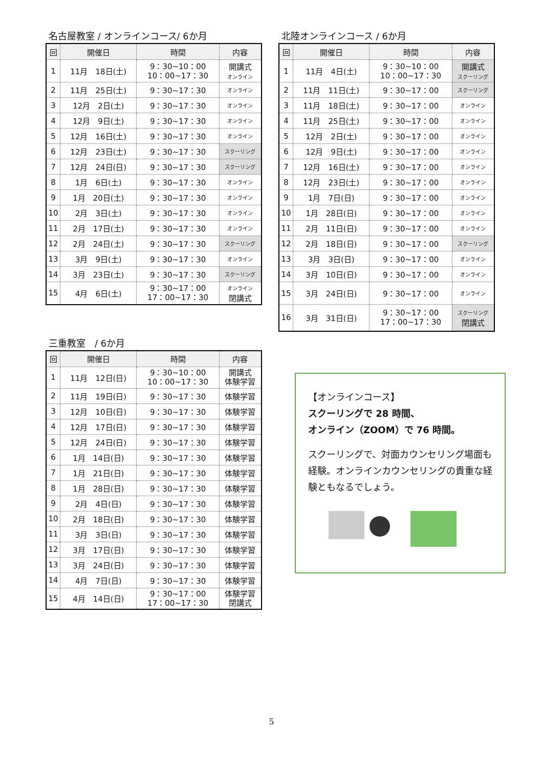名古屋教室 / オンラインコース/ 6か月
| 回 | 開催日 | 時間 | 内容 |
| --- | --- | --- | --- |
| 1 | 11月 18日(土) | 9：30~10：00 10：00~17：30 | 開講式 オンライン |
| 2 | 11月 25日(土) | 9：30~17：30 | オンライン |
| 3 | 12月 2日(土) | 9：30~17：30 | オンライン |
| 4 | 12月 9日(土) | 9：30~17：30 | オンライン |
| 5 | 12月 16日(土) | 9：30~17：30 | オンライン |
| 6 | 12月 23日(土) | 9：30~17：30 | スクーリング |
| 7 | 12月 24日(日) | 9：30~17：30 | スクーリング |
| 8 | 1月 6日(土) | 9：30~17：30 | オンライン |
| 9 | 1月 20日(土) | 9：30~17：30 | オンライン |
| 10 | 2月 3日(土) | 9：30~17：30 | オンライン |
| 11 | 2月 17日(土) | 9：30~17：30 | オンライン |
| 12 | 2月 24日(土) | 9：30~17：30 | スクーリング |
| 13 | 3月 9日(土) | 9：30~17：30 | オンライン |
| 14 | 3月 23日(土) | 9：30~17：30 | スクーリング |
| 15 | 4月 6日(土) | 9：30~17：00 17：00~17：30 | オンライン 閉講式 |
三重教室　/ 6か月
| 回 | 開催日 | 時間 | 内容 |
| --- | --- | --- | --- |
| 1 | 11月 12日(日) | 9：30~10：00 10：00~17：30 | 開講式 体験学習 |
| 2 | 11月 19日(日) | 9：30~17：30 | 体験学習 |
| 3 | 12月 10日(日) | 9：30~17：30 | 体験学習 |
| 4 | 12月 17日(日) | 9：30~17：30 | 体験学習 |
| 5 | 12月 24日(日) | 9：30~17：30 | 体験学習 |
| 6 | 1月 14日(日) | 9：30~17：30 | 体験学習 |
| 7 | 1月 21日(日) | 9：30~17：30 | 体験学習 |
| 8 | 1月 28日(日) | 9：30~17：30 | 体験学習 |
| 9 | 2月 4日(日) | 9：30~17：30 | 体験学習 |
| 10 | 2月 18日(日) | 9：30~17：30 | 体験学習 |
| 11 | 3月 3日(日) | 9：30~17：30 | 体験学習 |
| 12 | 3月 17日(日) | 9：30~17：30 | 体験学習 |
| 13 | 3月 24日(日) | 9：30~17：30 | 体験学習 |
| 14 | 4月 7日(日) | 9：30~17：30 | 体験学習 |
| 15 | 4月 14日(日) | 9：30~17：00 17：00~17：30 | 体験学習 閉講式 |
北陸オンラインコース / 6か月
| 回 | 開催日 | 時間 | 内容 |
| --- | --- | --- | --- |
| 1 | 11月 4日(土) | 9：30~10：00 10：00~17：30 | 開講式 スクーリング |
| 2 | 11月 11日(土) | 9：30~17：00 | スクーリング |
| 3 | 11月 18日(土) | 9：30~17：00 | オンライン |
| 4 | 11月 25日(土) | 9：30~17：00 | オンライン |
| 5 | 12月 2日(土) | 9：30~17：00 | オンライン |
| 6 | 12月 9日(土) | 9：30~17：00 | オンライン |
| 7 | 12月 16日(土) | 9：30~17：00 | オンライン |
| 8 | 12月 23日(土) | 9：30~17：00 | オンライン |
| 9 | 1月 7日(日) | 9：30~17：00 | オンライン |
| 10 | 1月 28日(日) | 9：30~17：00 | オンライン |
| 11 | 2月 11日(日) | 9：30~17：00 | オンライン |
| 12 | 2月 18日(日) | 9：30~17：00 | スクーリング |
| 13 | 3月 3日(日) | 9：30~17：00 | オンライン |
| 14 | 3月 10日(日) | 9：30~17：00 | オンライン |
| 15 | 3月 24日(日) | 9：30~17：00 | オンライン |
| 16 | 3月 31日(日) | 9：30~17：00 17：00~17：30 | スクーリング 閉講式 |
【オンラインコース】
スクーリングで 28 時間、
オンライン（ZOOM）で 76 時間。
スクーリングで、対面カウンセリング場面も経験。オンラインカウンセリングの貴重な経験ともなるでしょう。
5